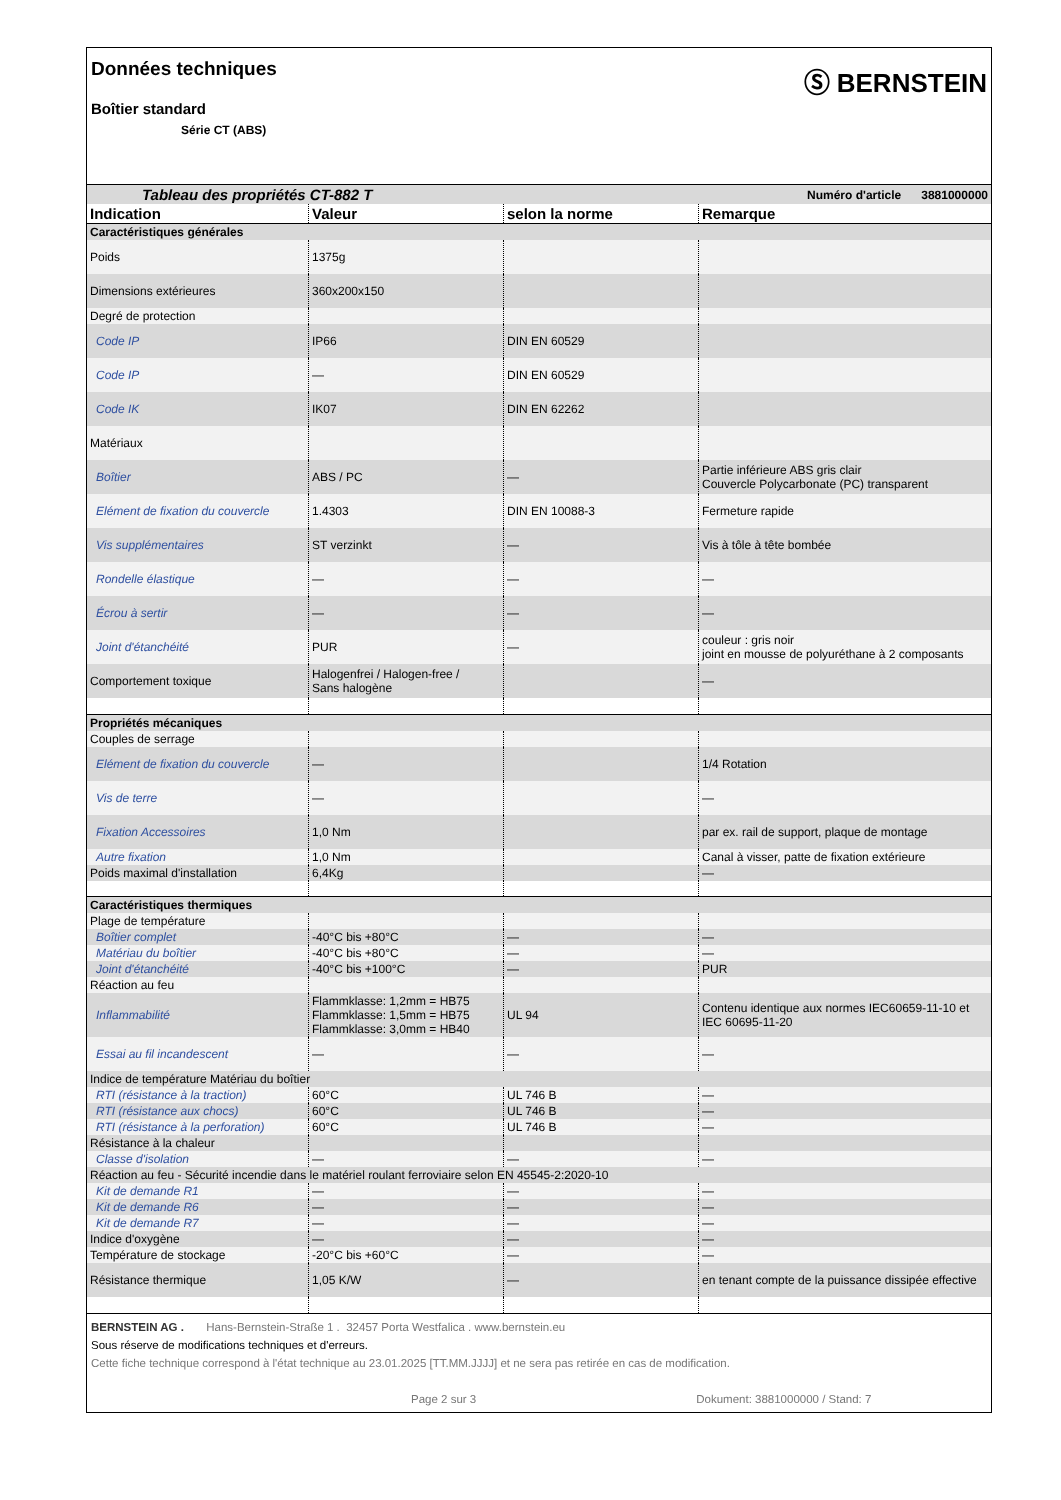Données techniques
Boîtier standard
Série CT (ABS)
Ⓢ BERNSTEIN
| Tableau des propriétés CT-882 T | | Numéro d'article 3881000000 | |
| Indication | Valeur | selon la norme | Remarque |
| Caractéristiques générales | | | |
| Poids | 1375g | | |
| Dimensions extérieures | 360x200x150 | | |
| Degré de protection | | | |
| Code IP | IP66 | DIN EN 60529 | |
| Code IP | — | DIN EN 60529 | |
| Code IK | IK07 | DIN EN 62262 | |
| Matériaux | | | |
| Boîtier | ABS / PC | — | Partie inférieure ABS gris clair Couvercle Polycarbonate (PC) transparent |
| Elément de fixation du couvercle | 1.4303 | DIN EN 10088-3 | Fermeture rapide |
| Vis supplémentaires | ST verzinkt | — | Vis à tôle à tête bombée |
| Rondelle élastique | — | — | — |
| Écrou à sertir | — | — | — |
| Joint d'étanchéité | PUR | — | couleur : gris noir joint en mousse de polyuréthane à 2 composants |
| Comportement toxique | Halogenfrei / Halogen-free / Sans halogène | | — |
| Propriétés mécaniques | | | |
| Couples de serrage | | | |
| Elément de fixation du couvercle | — | | 1/4 Rotation |
| Vis de terre | — | | — |
| Fixation Accessoires | 1,0 Nm | | par ex. rail de support, plaque de montage |
| Autre fixation | 1,0 Nm | | Canal à visser, patte de fixation extérieure |
| Poids maximal d'installation | 6,4Kg | | — |
| Caractéristiques thermiques | | | |
| Plage de température | | | |
| Boîtier complet | -40°C bis +80°C | — | — |
| Matériau du boîtier | -40°C bis +80°C | — | — |
| Joint d'étanchéité | -40°C bis +100°C | — | PUR |
| Réaction au feu | | | |
| Inflammabilité | Flammklasse: 1,2mm = HB75 Flammklasse: 1,5mm = HB75 Flammklasse: 3,0mm = HB40 | UL 94 | Contenu identique aux normes IEC60659-11-10 et IEC 60695-11-20 |
| Essai au fil incandescent | — | — | — |
| Indice de température Matériau du boîtier | | | |
| RTI (résistance à la traction) | 60°C | UL 746 B | — |
| RTI (résistance aux chocs) | 60°C | UL 746 B | — |
| RTI (résistance à la perforation) | 60°C | UL 746 B | — |
| Résistance à la chaleur | | | |
| Classe d'isolation | — | — | — |
| Réaction au feu - Sécurité incendie dans le matériel roulant ferroviaire selon EN 45545-2:2020-10 | | | |
| Kit de demande R1 | — | — | — |
| Kit de demande R6 | — | — | — |
| Kit de demande R7 | — | — | — |
| Indice d'oxygène | — | — | — |
| Température de stockage | -20°C bis +60°C | — | — |
| Résistance thermique | 1,05 K/W | — | en tenant compte de la puissance dissipée effective |
BERNSTEIN AG . Hans-Bernstein-Straße 1 . 32457 Porta Westfalica . www.bernstein.eu
Sous réserve de modifications techniques et d'erreurs.
Cette fiche technique correspond à l'état technique au 23.01.2025 [TT.MM.JJJJ] et ne sera pas retirée en cas de modification.
Page 2 sur 3 Dokument: 3881000000 / Stand: 7